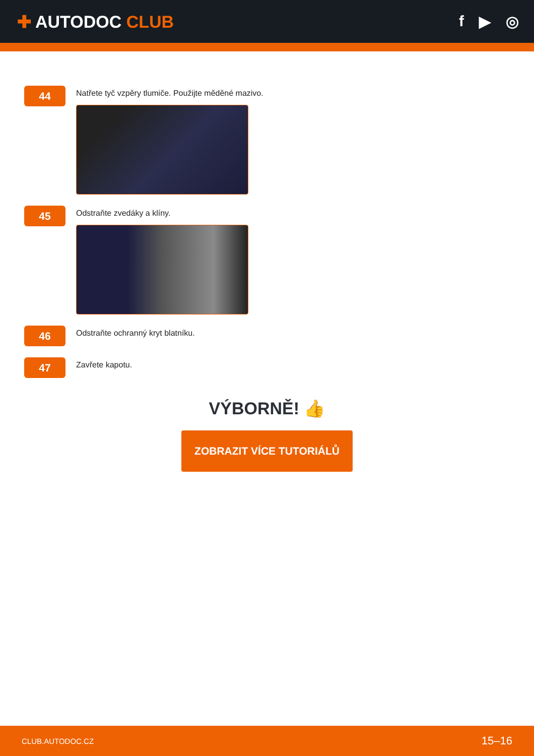✚ AUTODOC CLUB
f ▶ ◎
44
Natřete tyč vzpěry tlumiče. Použijte měděné mazivo.
45
Odstraňte zvedáky a klíny.
46
Odstraňte ochranný kryt blatníku.
47
Zavřete kapotu.
VÝBORNĚ! 👍
ZOBRAZIT VÍCE TUTORIÁLŮ
CLUB.AUTODOC.CZ 15–16